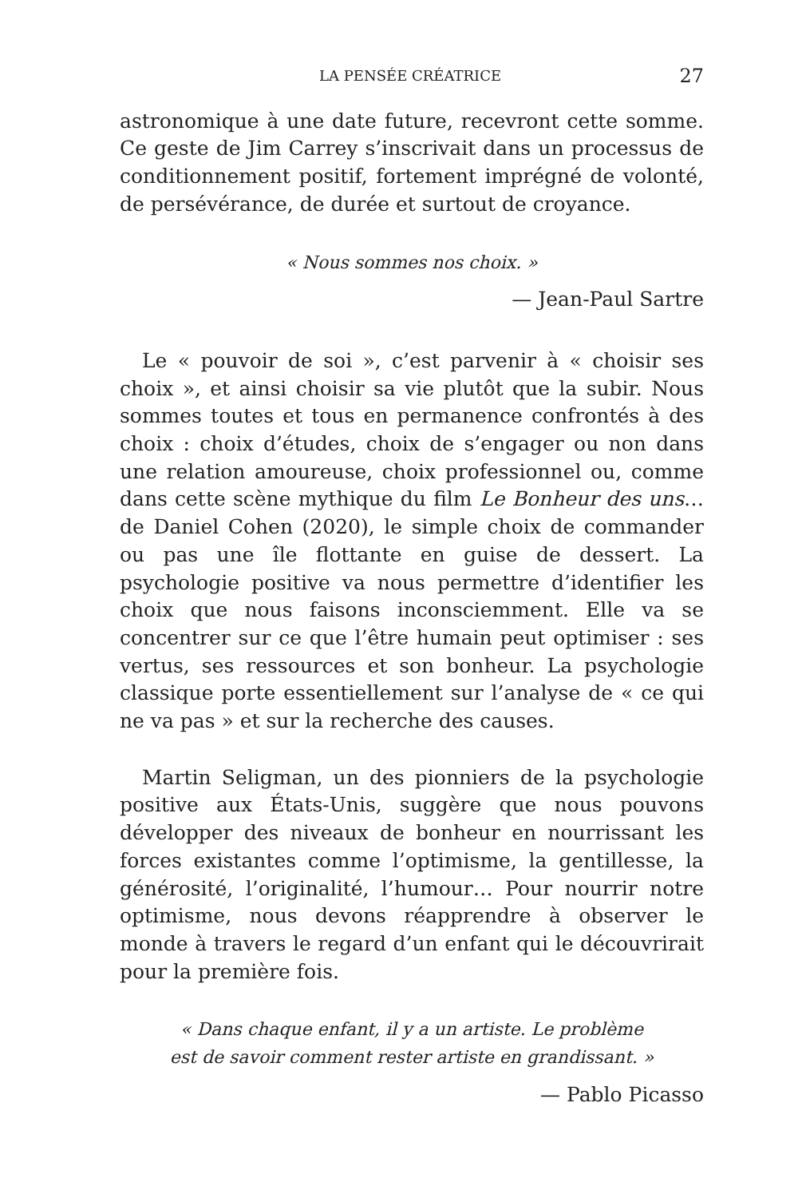LA PENSÉE CRÉATRICE 27
astronomique à une date future, recevront cette somme. Ce geste de Jim Carrey s’inscrivait dans un processus de conditionnement positif, fortement imprégné de volonté, de persévérance, de durée et surtout de croyance.
« Nous sommes nos choix. »
— Jean-Paul Sartre
Le « pouvoir de soi », c’est parvenir à « choisir ses choix », et ainsi choisir sa vie plutôt que la subir. Nous sommes toutes et tous en permanence confrontés à des choix : choix d’études, choix de s’engager ou non dans une relation amoureuse, choix professionnel ou, comme dans cette scène mythique du film Le Bonheur des uns… de Daniel Cohen (2020), le simple choix de commander ou pas une île flottante en guise de dessert. La psychologie positive va nous permettre d’identifier les choix que nous faisons inconsciemment. Elle va se concentrer sur ce que l’être humain peut optimiser : ses vertus, ses ressources et son bonheur. La psychologie classique porte essentiellement sur l’analyse de « ce qui ne va pas » et sur la recherche des causes.
Martin Seligman, un des pionniers de la psychologie positive aux États-Unis, suggère que nous pouvons développer des niveaux de bonheur en nourrissant les forces existantes comme l’optimisme, la gentillesse, la générosité, l’originalité, l’humour… Pour nourrir notre optimisme, nous devons réapprendre à observer le monde à travers le regard d’un enfant qui le découvrirait pour la première fois.
« Dans chaque enfant, il y a un artiste. Le problème
est de savoir comment rester artiste en grandissant. »
— Pablo Picasso